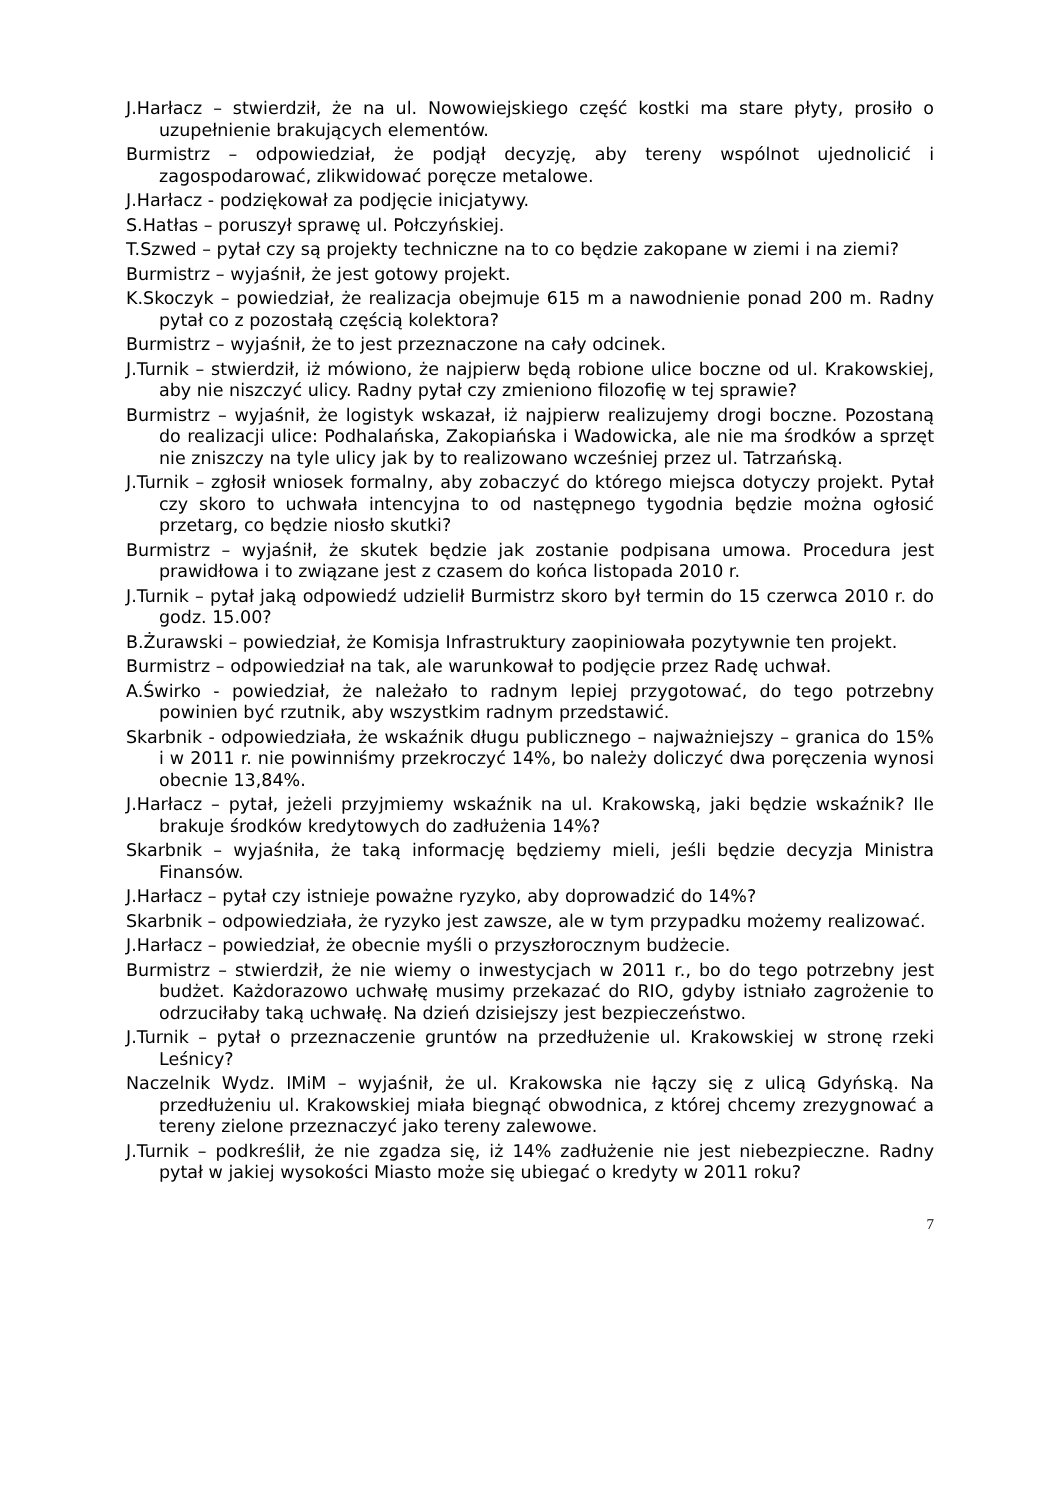J.Harłacz – stwierdził, że na ul. Nowowiejskiego część kostki ma stare płyty, prosiło o uzupełnienie brakujących elementów.
Burmistrz – odpowiedział, że podjął decyzję, aby tereny wspólnot ujednolicić i zagospodarować, zlikwidować poręcze metalowe.
J.Harłacz - podziękował za podjęcie inicjatywy.
S.Hatłas – poruszył sprawę ul. Połczyńskiej.
T.Szwed – pytał czy są projekty techniczne na to co będzie zakopane w ziemi i na ziemi?
Burmistrz – wyjaśnił, że jest gotowy projekt.
K.Skoczyk – powiedział, że realizacja obejmuje 615 m a nawodnienie ponad 200 m. Radny pytał co z pozostałą częścią kolektora?
Burmistrz – wyjaśnił, że to jest przeznaczone na cały odcinek.
J.Turnik – stwierdził, iż mówiono, że najpierw będą robione ulice boczne od ul. Krakowskiej, aby nie niszczyć ulicy. Radny pytał czy zmieniono filozofię w tej sprawie?
Burmistrz – wyjaśnił, że logistyk wskazał, iż najpierw realizujemy drogi boczne. Pozostaną do realizacji ulice: Podhalańska, Zakopiańska i Wadowicka, ale nie ma środków a sprzęt nie zniszczy na tyle ulicy jak by to realizowano wcześniej przez ul. Tatrzańską.
J.Turnik – zgłosił wniosek formalny, aby zobaczyć do którego miejsca dotyczy projekt. Pytał czy skoro to uchwała intencyjna to od następnego tygodnia będzie można ogłosić przetarg, co będzie niosło skutki?
Burmistrz – wyjaśnił, że skutek będzie jak zostanie podpisana umowa. Procedura jest prawidłowa i to związane jest z czasem do końca listopada 2010 r.
J.Turnik – pytał jaką odpowiedź udzielił Burmistrz skoro był termin do 15 czerwca 2010 r. do godz. 15.00?
B.Żurawski – powiedział, że Komisja Infrastruktury zaopiniowała pozytywnie ten projekt.
Burmistrz – odpowiedział na tak, ale warunkował to podjęcie przez Radę uchwał.
A.Świrko - powiedział, że należało to radnym lepiej przygotować, do tego potrzebny powinien być rzutnik, aby wszystkim radnym przedstawić.
Skarbnik - odpowiedziała, że wskaźnik długu publicznego – najważniejszy – granica do 15% i w 2011 r. nie powinniśmy przekroczyć 14%, bo należy doliczyć dwa poręczenia wynosi obecnie 13,84%.
J.Harłacz – pytał, jeżeli przyjmiemy wskaźnik na ul. Krakowską, jaki będzie wskaźnik? Ile brakuje środków kredytowych do zadłużenia 14%?
Skarbnik – wyjaśniła, że taką informację będziemy mieli, jeśli będzie decyzja Ministra Finansów.
J.Harłacz – pytał czy istnieje poważne ryzyko, aby doprowadzić do 14%?
Skarbnik – odpowiedziała, że ryzyko jest zawsze, ale w tym przypadku możemy realizować.
J.Harłacz – powiedział, że obecnie myśli o przyszłorocznym budżecie.
Burmistrz – stwierdził, że nie wiemy o inwestycjach w 2011 r., bo do tego potrzebny jest budżet. Każdorazowo uchwałę musimy przekazać do RIO, gdyby istniało zagrożenie to odrzuciłaby taką uchwałę. Na dzień dzisiejszy jest bezpieczeństwo.
J.Turnik – pytał o przeznaczenie gruntów na przedłużenie ul. Krakowskiej w stronę rzeki Leśnicy?
Naczelnik Wydz. IMiM – wyjaśnił, że ul. Krakowska nie łączy się z ulicą Gdyńską. Na przedłużeniu ul. Krakowskiej miała biegnąć obwodnica, z której chcemy zrezygnować a tereny zielone przeznaczyć jako tereny zalewowe.
J.Turnik – podkreślił, że nie zgadza się, iż 14% zadłużenie nie jest niebezpieczne. Radny pytał w jakiej wysokości Miasto może się ubiegać o kredyty w 2011 roku?
7